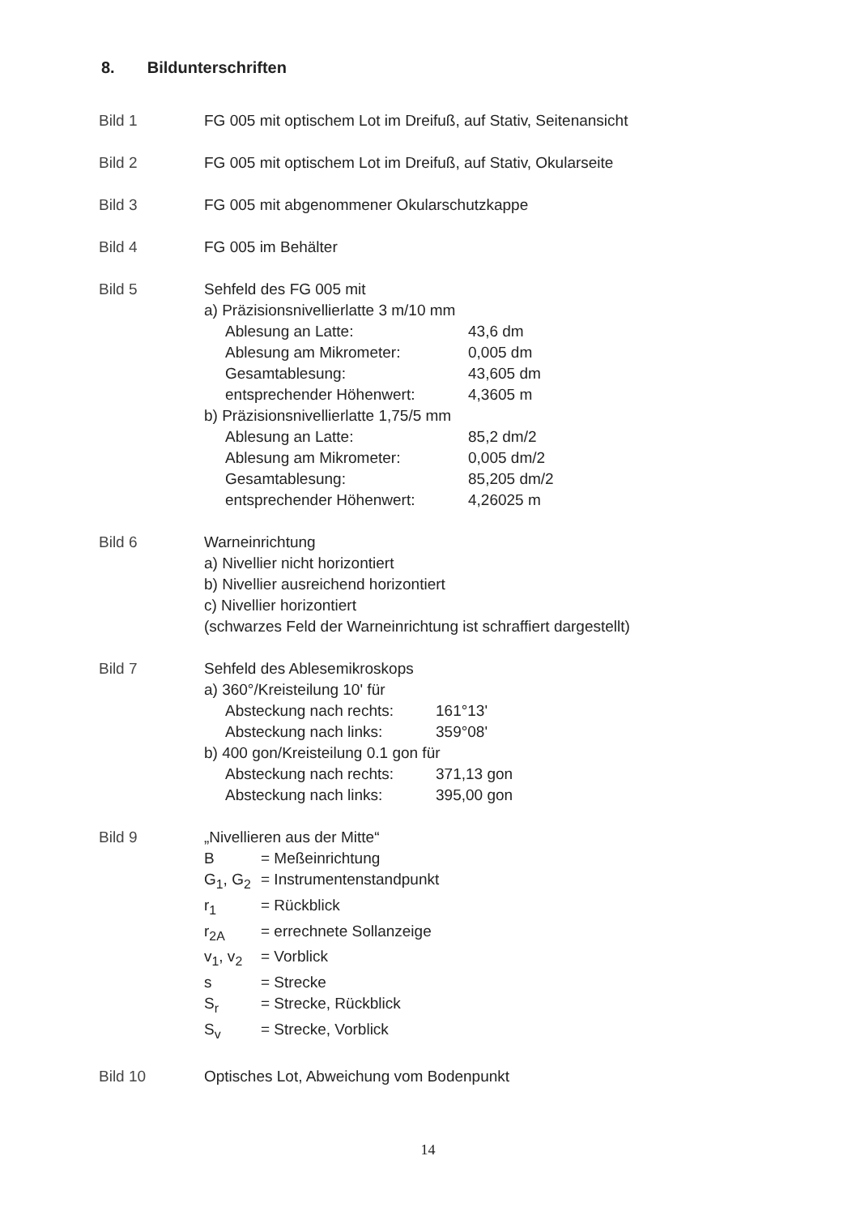8. Bildunterschriften
Bild 1 FG 005 mit optischem Lot im Dreifuß, auf Stativ, Seitenansicht
Bild 2 FG 005 mit optischem Lot im Dreifuß, auf Stativ, Okularseite
Bild 3 FG 005 mit abgenommener Okularschutzkappe
Bild 4 FG 005 im Behälter
Bild 5 Sehfeld des FG 005 mit
a) Präzisionsnivellierlatte 3 m/10 mm
Ablesung an Latte: 43,6 dm
Ablesung am Mikrometer: 0,005 dm
Gesamtablesung: 43,605 dm
entsprechender Höhenwert: 4,3605 m
b) Präzisionsnivellierlatte 1,75/5 mm
Ablesung an Latte: 85,2 dm/2
Ablesung am Mikrometer: 0,005 dm/2
Gesamtablesung: 85,205 dm/2
entsprechender Höhenwert: 4,26025 m
Bild 6 Warneinrichtung
a) Nivellier nicht horizontiert
b) Nivellier ausreichend horizontiert
c) Nivellier horizontiert
(schwarzes Feld der Warneinrichtung ist schraffiert dargestellt)
Bild 7 Sehfeld des Ablesemikroskops
a) 360°/Kreisteilung 10' für
Absteckung nach rechts: 161°13'
Absteckung nach links: 359°08'
b) 400 gon/Kreisteilung 0.1 gon für
Absteckung nach rechts: 371,13 gon
Absteckung nach links: 395,00 gon
Bild 9 „Nivellieren aus der Mitte“
B = Meßeinrichtung
G<sub>1</sub>, G<sub>2</sub> = Instrumentenstandpunkt
r<sub>1</sub> = Rückblick
r<sub>2A</sub> = errechnete Sollanzeige
v<sub>1</sub>, v<sub>2</sub> = Vorblick
s = Strecke
S<sub>r</sub> = Strecke, Rückblick
S<sub>v</sub> = Strecke, Vorblick
Bild 10 Optisches Lot, Abweichung vom Bodenpunkt
14